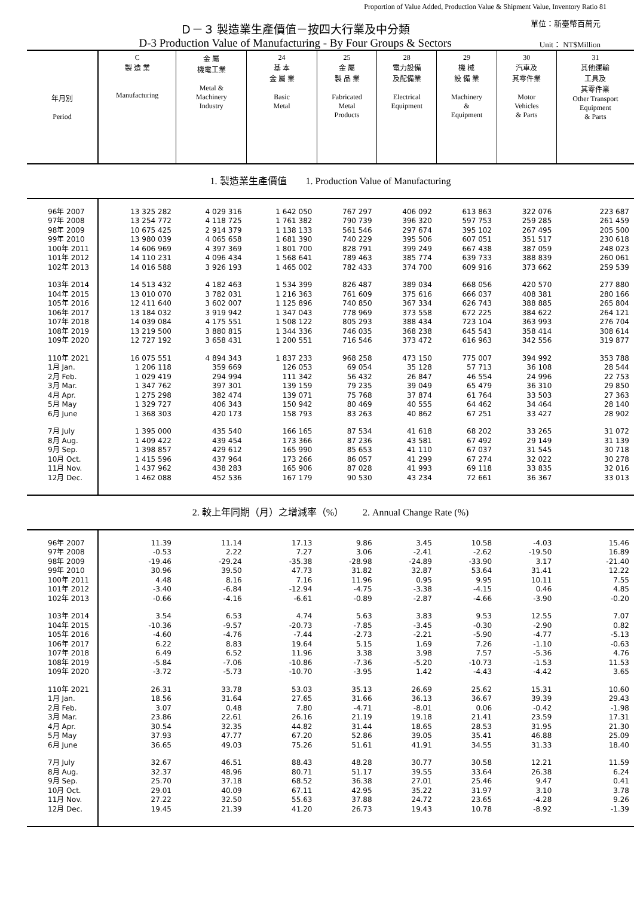Proportion of Value Added, Production Value & Shipment Value, Inventory Ratio 81
Ｄ－３ 製造業生產價值－按四大行業及中分類
D-3 Production Value of Manufacturing - By Four Groups & Sectors
單位：新臺幣百萬元
Unit： NT$Million
| 年月別 Period | C 製 造 業 Manufacturing | 金 屬 機電工業 Metal & Machinery Industry | 24 基 本 金 屬 業 Basic Metal | 25 金 屬 製 品 業 Fabricated Metal Products | 28 電力設備 及配備業 Electrical Equipment | 29 機 械 設 備 業 Machinery & Equipment | 30 汽車及 其零件業 Motor Vehicles & Parts | 31 其他運輸 工具及 其零件業 Other Transport Equipment & Parts |
| --- | --- | --- | --- | --- | --- | --- | --- | --- |
| 1. 製造業生產價值 1. Production Value of Manufacturing | | | | | | | | |
| 96年 2007 | 13 325 282 | 4 029 316 | 1 642 050 | 767 297 | 406 092 | 613 863 | 322 076 | 223 687 |
| 97年 2008 | 13 254 772 | 4 118 725 | 1 761 382 | 790 739 | 396 320 | 597 753 | 259 285 | 261 459 |
| 98年 2009 | 10 675 425 | 2 914 379 | 1 138 133 | 561 546 | 297 674 | 395 102 | 267 495 | 205 500 |
| 99年 2010 | 13 980 039 | 4 065 658 | 1 681 390 | 740 229 | 395 506 | 607 051 | 351 517 | 230 618 |
| 100年 2011 | 14 606 969 | 4 397 369 | 1 801 700 | 828 791 | 399 249 | 667 438 | 387 059 | 248 023 |
| 101年 2012 | 14 110 231 | 4 096 434 | 1 568 641 | 789 463 | 385 774 | 639 733 | 388 839 | 260 061 |
| 102年 2013 | 14 016 588 | 3 926 193 | 1 465 002 | 782 433 | 374 700 | 609 916 | 373 662 | 259 539 |
| 103年 2014 | 14 513 432 | 4 182 463 | 1 534 399 | 826 487 | 389 034 | 668 056 | 420 570 | 277 880 |
| 104年 2015 | 13 010 070 | 3 782 031 | 1 216 363 | 761 609 | 375 616 | 666 037 | 408 381 | 280 166 |
| 105年 2016 | 12 411 640 | 3 602 007 | 1 125 896 | 740 850 | 367 334 | 626 743 | 388 885 | 265 804 |
| 106年 2017 | 13 184 032 | 3 919 942 | 1 347 043 | 778 969 | 373 558 | 672 225 | 384 622 | 264 121 |
| 107年 2018 | 14 039 084 | 4 175 551 | 1 508 122 | 805 293 | 388 434 | 723 104 | 363 993 | 276 704 |
| 108年 2019 | 13 219 500 | 3 880 815 | 1 344 336 | 746 035 | 368 238 | 645 543 | 358 414 | 308 614 |
| 109年 2020 | 12 727 192 | 3 658 431 | 1 200 551 | 716 546 | 373 472 | 616 963 | 342 556 | 319 877 |
| 110年 2021 | 16 075 551 | 4 894 343 | 1 837 233 | 968 258 | 473 150 | 775 007 | 394 992 | 353 788 |
| 1月 Jan. | 1 206 118 | 359 669 | 126 053 | 69 054 | 35 128 | 57 713 | 36 108 | 28 544 |
| 2月 Feb. | 1 029 419 | 294 994 | 111 342 | 56 432 | 26 847 | 46 554 | 24 996 | 22 753 |
| 3月 Mar. | 1 347 762 | 397 301 | 139 159 | 79 235 | 39 049 | 65 479 | 36 310 | 29 850 |
| 4月 Apr. | 1 275 298 | 382 474 | 139 071 | 75 768 | 37 874 | 61 764 | 33 503 | 27 363 |
| 5月 May | 1 329 727 | 406 343 | 150 942 | 80 469 | 40 555 | 64 462 | 34 464 | 28 140 |
| 6月 June | 1 368 303 | 420 173 | 158 793 | 83 263 | 40 862 | 67 251 | 33 427 | 28 902 |
| 7月 July | 1 395 000 | 435 540 | 166 165 | 87 534 | 41 618 | 68 202 | 33 265 | 31 072 |
| 8月 Aug. | 1 409 422 | 439 454 | 173 366 | 87 236 | 43 581 | 67 492 | 29 149 | 31 139 |
| 9月 Sep. | 1 398 857 | 429 612 | 165 990 | 85 653 | 41 110 | 67 037 | 31 545 | 30 718 |
| 10月 Oct. | 1 415 596 | 437 964 | 173 266 | 86 057 | 41 299 | 67 274 | 32 022 | 30 278 |
| 11月 Nov. | 1 437 962 | 438 283 | 165 906 | 87 028 | 41 993 | 69 118 | 33 835 | 32 016 |
| 12月 Dec. | 1 462 088 | 452 536 | 167 179 | 90 530 | 43 234 | 72 661 | 36 367 | 33 013 |
| 2. 較上年同期（月）之增減率（%） 2. Annual Change Rate (%) | | | | | | | | |
| 96年 2007 | 11.39 | 11.14 | 17.13 | 9.86 | 3.45 | 10.58 | -4.03 | 15.46 |
| 97年 2008 | -0.53 | 2.22 | 7.27 | 3.06 | -2.41 | -2.62 | -19.50 | 16.89 |
| 98年 2009 | -19.46 | -29.24 | -35.38 | -28.98 | -24.89 | -33.90 | 3.17 | -21.40 |
| 99年 2010 | 30.96 | 39.50 | 47.73 | 31.82 | 32.87 | 53.64 | 31.41 | 12.22 |
| 100年 2011 | 4.48 | 8.16 | 7.16 | 11.96 | 0.95 | 9.95 | 10.11 | 7.55 |
| 101年 2012 | -3.40 | -6.84 | -12.94 | -4.75 | -3.38 | -4.15 | 0.46 | 4.85 |
| 102年 2013 | -0.66 | -4.16 | -6.61 | -0.89 | -2.87 | -4.66 | -3.90 | -0.20 |
| 103年 2014 | 3.54 | 6.53 | 4.74 | 5.63 | 3.83 | 9.53 | 12.55 | 7.07 |
| 104年 2015 | -10.36 | -9.57 | -20.73 | -7.85 | -3.45 | -0.30 | -2.90 | 0.82 |
| 105年 2016 | -4.60 | -4.76 | -7.44 | -2.73 | -2.21 | -5.90 | -4.77 | -5.13 |
| 106年 2017 | 6.22 | 8.83 | 19.64 | 5.15 | 1.69 | 7.26 | -1.10 | -0.63 |
| 107年 2018 | 6.49 | 6.52 | 11.96 | 3.38 | 3.98 | 7.57 | -5.36 | 4.76 |
| 108年 2019 | -5.84 | -7.06 | -10.86 | -7.36 | -5.20 | -10.73 | -1.53 | 11.53 |
| 109年 2020 | -3.72 | -5.73 | -10.70 | -3.95 | 1.42 | -4.43 | -4.42 | 3.65 |
| 110年 2021 | 26.31 | 33.78 | 53.03 | 35.13 | 26.69 | 25.62 | 15.31 | 10.60 |
| 1月 Jan. | 18.56 | 31.64 | 27.65 | 31.66 | 36.13 | 36.67 | 39.39 | 29.43 |
| 2月 Feb. | 3.07 | 0.48 | 7.80 | -4.71 | -8.01 | 0.06 | -0.42 | -1.98 |
| 3月 Mar. | 23.86 | 22.61 | 26.16 | 21.19 | 19.18 | 21.41 | 23.59 | 17.31 |
| 4月 Apr. | 30.54 | 32.35 | 44.82 | 31.44 | 18.65 | 28.53 | 31.95 | 21.30 |
| 5月 May | 37.93 | 47.77 | 67.20 | 52.86 | 39.05 | 35.41 | 46.88 | 25.09 |
| 6月 June | 36.65 | 49.03 | 75.26 | 51.61 | 41.91 | 34.55 | 31.33 | 18.40 |
| 7月 July | 32.67 | 46.51 | 88.43 | 48.28 | 30.77 | 30.58 | 12.21 | 11.59 |
| 8月 Aug. | 32.37 | 48.96 | 80.71 | 51.17 | 39.55 | 33.64 | 26.38 | 6.24 |
| 9月 Sep. | 25.70 | 37.18 | 68.52 | 36.38 | 27.01 | 25.46 | 9.47 | 0.41 |
| 10月 Oct. | 29.01 | 40.09 | 67.11 | 42.95 | 35.22 | 31.97 | 3.10 | 3.78 |
| 11月 Nov. | 27.22 | 32.50 | 55.63 | 37.88 | 24.72 | 23.65 | -4.28 | 9.26 |
| 12月 Dec. | 19.45 | 21.39 | 41.20 | 26.73 | 19.43 | 10.78 | -8.92 | -1.39 |